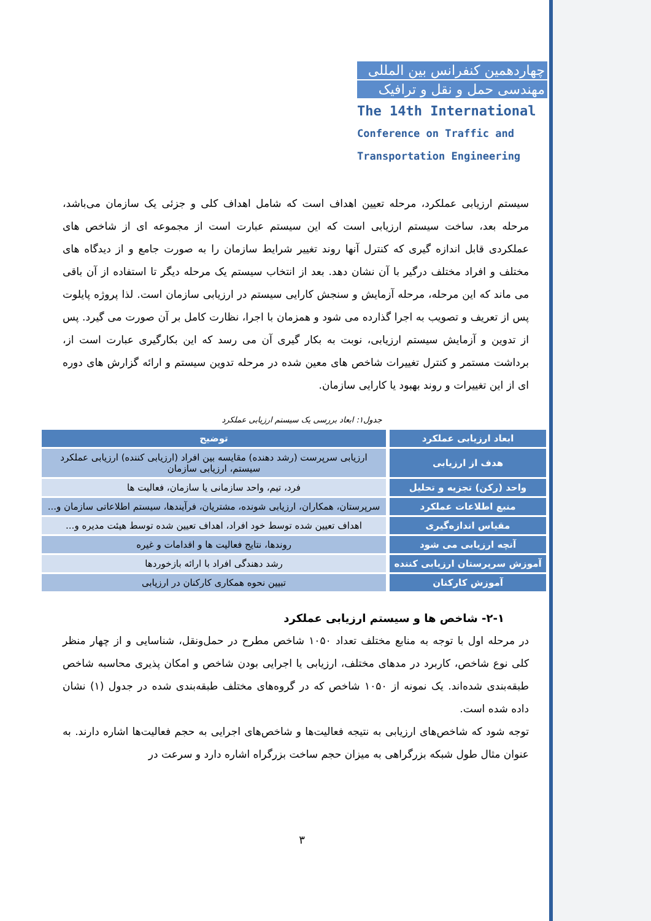چهاردهمین کنفرانس بین المللی
مهندسی حمل و نقل و ترافیک
The 14th International
Conference on Traffic and
Transportation Engineering
سیستم ارزیابی عملکرد، مرحله تعیین اهداف است که شامل اهداف کلی و جزئی یک سازمان می‌باشد، مرحله بعد، ساخت سیستم ارزیابی است که این سیستم عبارت است از مجموعه ای از شاخص های عملکردی قابل اندازه گیری که کنترل آنها روند تغییر شرایط سازمان را به صورت جامع و از دیدگاه های مختلف و افراد مختلف درگیر با آن نشان دهد. بعد از انتخاب سیستم یک مرحله دیگر تا استفاده از آن باقی می ماند که این مرحله، مرحله آزمایش و سنجش کارایی سیستم در ارزیابی سازمان است. لذا پروژه پایلوت پس از تعریف و تصویب به اجرا گذارده می شود و همزمان با اجرا، نظارت کامل بر آن صورت می گیرد. پس از تدوین و آزمایش سیستم ارزیابی، نوبت به بکار گیری آن می رسد که این بکارگیری عبارت است از، برداشت مستمر و کنترل تغییرات شاخص های معین شده در مرحله تدوین سیستم و ارائه گزارش های دوره ای از این تغییرات و روند بهبود یا کارایی سازمان.
جدول۱: ابعاد بررسی یک سیستم ارزیابی عملکرد
| ابعاد ارزیابی عملکرد | توضیح |
| --- | --- |
| هدف از ارزیابی | ارزیابی سرپرست (رشد دهنده) مقایسه بین افراد (ارزیابی کننده) ارزیابی عملکرد سیستم، ارزیابی سازمان |
| واحد (رکن) تجزیه و تحلیل | فرد، تیم، واحد سازمانی یا سازمان، فعالیت ها |
| منبع اطلاعات عملکرد | سرپرستان، همکاران، ارزیابی شونده، مشتریان، فرآیندها، سیستم اطلاعاتی سازمان و... |
| مقیاس اندازه‌گیری | اهداف تعیین شده توسط خود افراد، اهداف تعیین شده توسط هیئت مدیره و... |
| آنچه ارزیابی می شود | روندها، نتایج فعالیت ها و اقدامات و غیره |
| آموزش سرپرستان ارزیابی کننده | رشد دهندگی افراد با ارائه بازخوردها |
| آموزش کارکنان | تبیین نحوه همکاری کارکنان در ارزیابی |
۲-۱- شاخص ها و سیستم ارزیابی عملکرد
در مرحله اول با توجه به منابع مختلف تعداد ۱۰۵۰ شاخص مطرح در حمل‌ونقل، شناسایی و از چهار منظر کلی نوع شاخص، کاربرد در مدهای مختلف، ارزیابی یا اجرایی بودن شاخص و امکان پذیری محاسبه شاخص طبقه‌بندی شده‌اند. یک نمونه از ۱۰۵۰ شاخص که در گروه‌های مختلف طبقه‌بندی شده در جدول (۱) نشان داده شده است.
توجه شود که شاخص‌های ارزیابی به نتیجه فعالیت‌ها و شاخص‌های اجرایی به حجم فعالیت‌ها اشاره دارند. به عنوان مثال طول شبکه بزرگراهی به میزان حجم ساخت بزرگراه اشاره دارد و سرعت در
۳